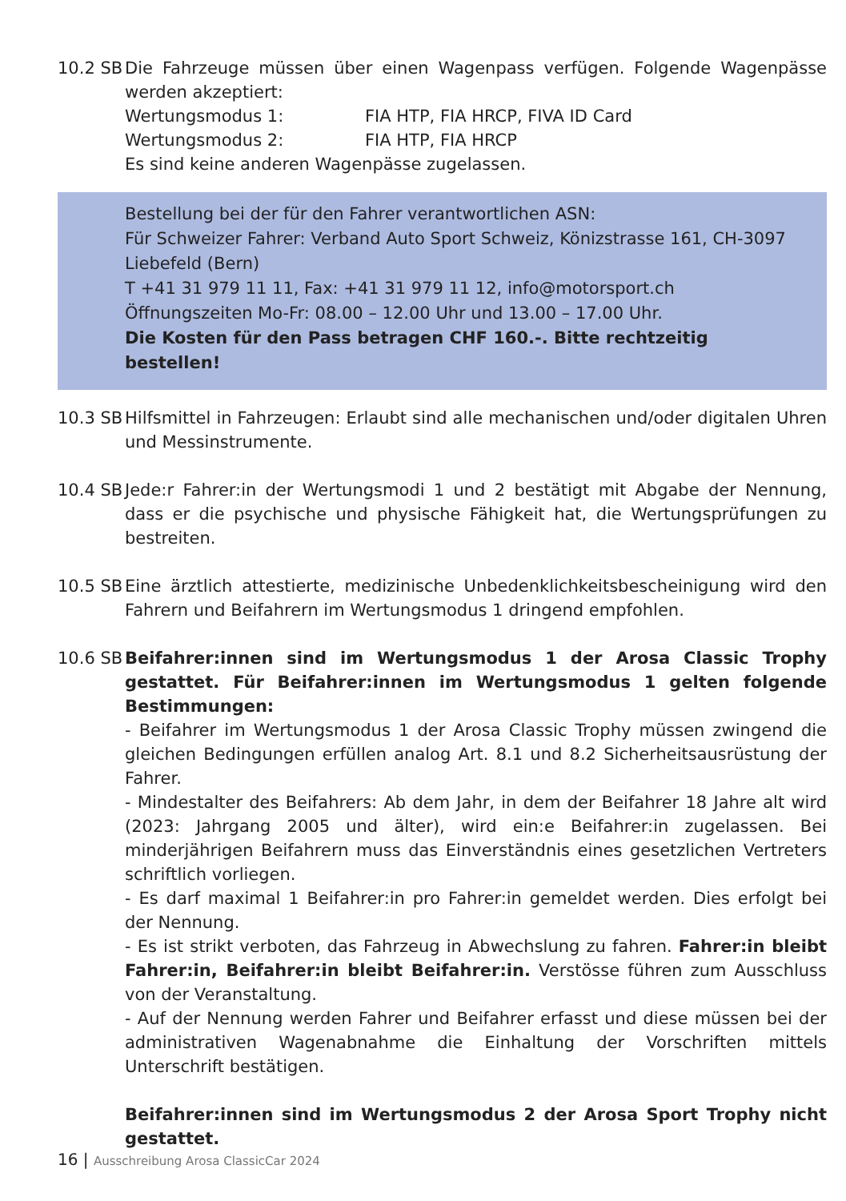10.2 SB
Die Fahrzeuge müssen über einen Wagenpass verfügen. Folgende Wagenpässe werden akzeptiert:
Wertungsmodus 1: FIA HTP, FIA HRCP, FIVA ID Card
Wertungsmodus 2: FIA HTP, FIA HRCP
Es sind keine anderen Wagenpässe zugelassen.
Bestellung bei der für den Fahrer verantwortlichen ASN:
Für Schweizer Fahrer: Verband Auto Sport Schweiz, Könizstrasse 161, CH-3097 Liebefeld (Bern)
T +41 31 979 11 11, Fax: +41 31 979 11 12, info@motorsport.ch
Öffnungszeiten Mo-Fr: 08.00 – 12.00 Uhr und 13.00 – 17.00 Uhr.
Die Kosten für den Pass betragen CHF 160.-. Bitte rechtzeitig bestellen!
10.3 SB
Hilfsmittel in Fahrzeugen: Erlaubt sind alle mechanischen und/oder digitalen Uhren und Messinstrumente.
10.4 SB
Jede:r Fahrer:in der Wertungsmodi 1 und 2 bestätigt mit Abgabe der Nennung, dass er die psychische und physische Fähigkeit hat, die Wertungsprüfungen zu bestreiten.
10.5 SB
Eine ärztlich attestierte, medizinische Unbedenklichkeitsbescheinigung wird den Fahrern und Beifahrern im Wertungsmodus 1 dringend empfohlen.
10.6 SB
Beifahrer:innen sind im Wertungsmodus 1 der Arosa Classic Trophy gestattet. Für Beifahrer:innen im Wertungsmodus 1 gelten folgende Bestimmungen:
- Beifahrer im Wertungsmodus 1 der Arosa Classic Trophy müssen zwingend die gleichen Bedingungen erfüllen analog Art. 8.1 und 8.2 Sicherheitsausrüstung der Fahrer.
- Mindestalter des Beifahrers: Ab dem Jahr, in dem der Beifahrer 18 Jahre alt wird (2023: Jahrgang 2005 und älter), wird ein:e Beifahrer:in zugelassen. Bei minderjährigen Beifahrern muss das Einverständnis eines gesetzlichen Vertreters schriftlich vorliegen.
- Es darf maximal 1 Beifahrer:in pro Fahrer:in gemeldet werden. Dies erfolgt bei der Nennung.
- Es ist strikt verboten, das Fahrzeug in Abwechslung zu fahren. Fahrer:in bleibt Fahrer:in, Beifahrer:in bleibt Beifahrer:in. Verstösse führen zum Ausschluss von der Veranstaltung.
- Auf der Nennung werden Fahrer und Beifahrer erfasst und diese müssen bei der administrativen Wagenabnahme die Einhaltung der Vorschriften mittels Unterschrift bestätigen.
Beifahrer:innen sind im Wertungsmodus 2 der Arosa Sport Trophy nicht gestattet.
16 | Ausschreibung Arosa ClassicCar 2024